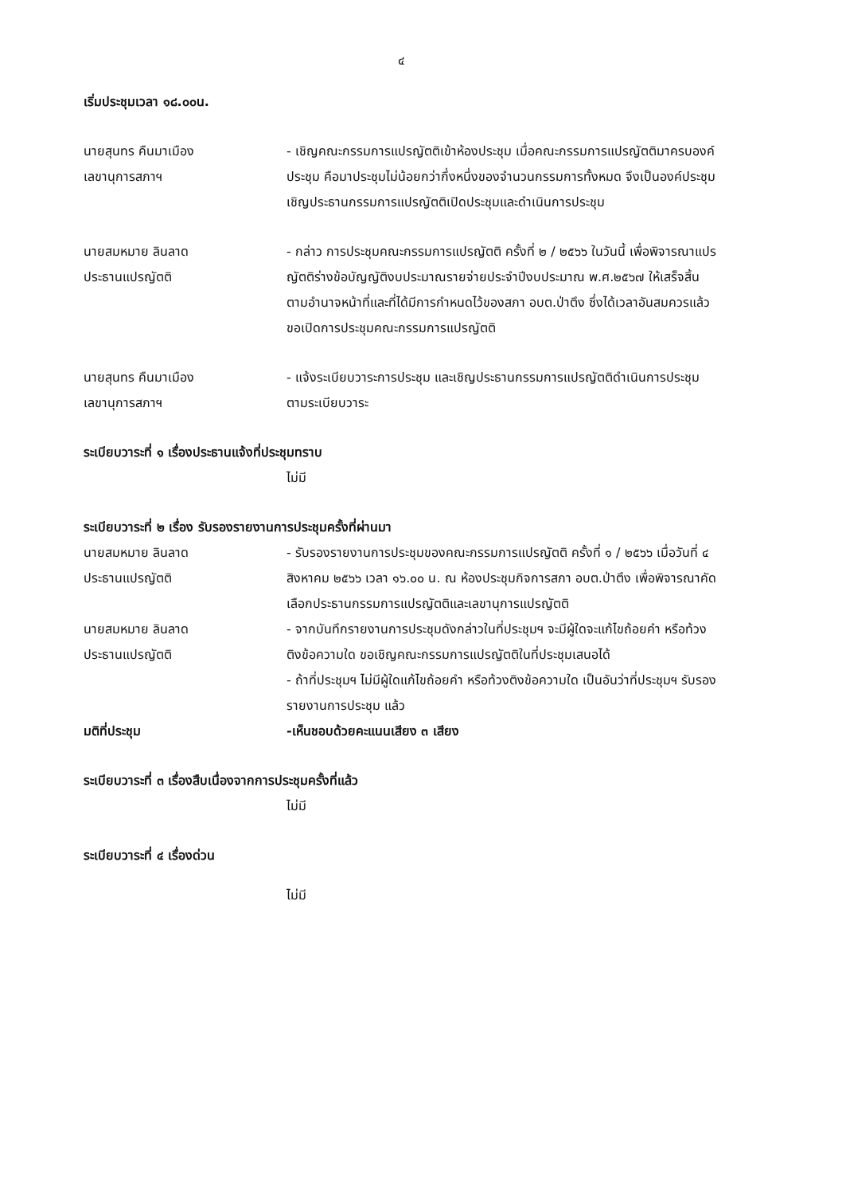๔
เริ่มประชุมเวลา ๑๘.๐๐น.
นายสุนทร คืนมาเมือง
เลขานุการสภาฯ
- เชิญคณะกรรมการแปรญัตติเข้าห้องประชุม เมื่อคณะกรรมการแปรญัตติมาครบองค์ประชุม คือมาประชุมไม่น้อยกว่ากึ่งหนึ่งของจำนวนกรรมการทั้งหมด จึงเป็นองค์ประชุม เชิญประธานกรรมการแปรญัตติเปิดประชุมและดำเนินการประชุม
นายสมหมาย ลินลาด
ประธานแปรญัตติ
- กล่าว การประชุมคณะกรรมการแปรญัตติ ครั้งที่ ๒ / ๒๕๖๖ ในวันนี้ เพื่อพิจารณาแปรญัตติร่างข้อบัญญัติงบประมาณรายจ่ายประจำปีงบประมาณ พ.ศ.๒๕๖๗ ให้เสร็จสิ้น ตามอำนาจหน้าที่และที่ได้มีการกำหนดไว้ของสภา อบต.ป่าตึง ซึ่งได้เวลาอันสมควรแล้วขอเปิดการประชุมคณะกรรมการแปรญัตติ
นายสุนทร คืนมาเมือง
เลขานุการสภาฯ
- แจ้งระเบียบวาระการประชุม และเชิญประธานกรรมการแปรญัตติดำเนินการประชุมตามระเบียบวาระ
ระเบียบวาระที่ ๑ เรื่องประธานแจ้งที่ประชุมทราบ
ไม่มี
ระเบียบวาระที่ ๒ เรื่อง รับรองรายงานการประชุมครั้งที่ผ่านมา
นายสมหมาย ลินลาด
ประธานแปรญัตติ
- รับรองรายงานการประชุมของคณะกรรมการแปรญัตติ ครั้งที่ ๑ / ๒๕๖๖ เมื่อวันที่ ๔ สิงหาคม ๒๕๖๖ เวลา ๑๖.๐๐ น. ณ ห้องประชุมกิจการสภา อบต.ป่าตึง เพื่อพิจารณาคัดเลือกประธานกรรมการแปรญัตติและเลขานุการแปรญัตติ
นายสมหมาย ลินลาด
ประธานแปรญัตติ
- จากบันทึกรายงานการประชุมดังกล่าวในที่ประชุมฯ จะมีผู้ใดจะแก้ไขถ้อยคำ หรือท้วงติงข้อความใด ขอเชิญคณะกรรมการแปรญัตติในที่ประชุมเสนอได้
- ถ้าที่ประชุมฯ ไม่มีผู้ใดแก้ไขถ้อยคำ หรือท้วงติงข้อความใด เป็นอันว่าที่ประชุมฯ รับรองรายงานการประชุม แล้ว
มติที่ประชุม -เห็นชอบด้วยคะแนนเสียง ๓ เสียง
ระเบียบวาระที่ ๓ เรื่องสืบเนื่องจากการประชุมครั้งที่แล้ว
ไม่มี
ระเบียบวาระที่ ๔ เรื่องด่วน
ไม่มี